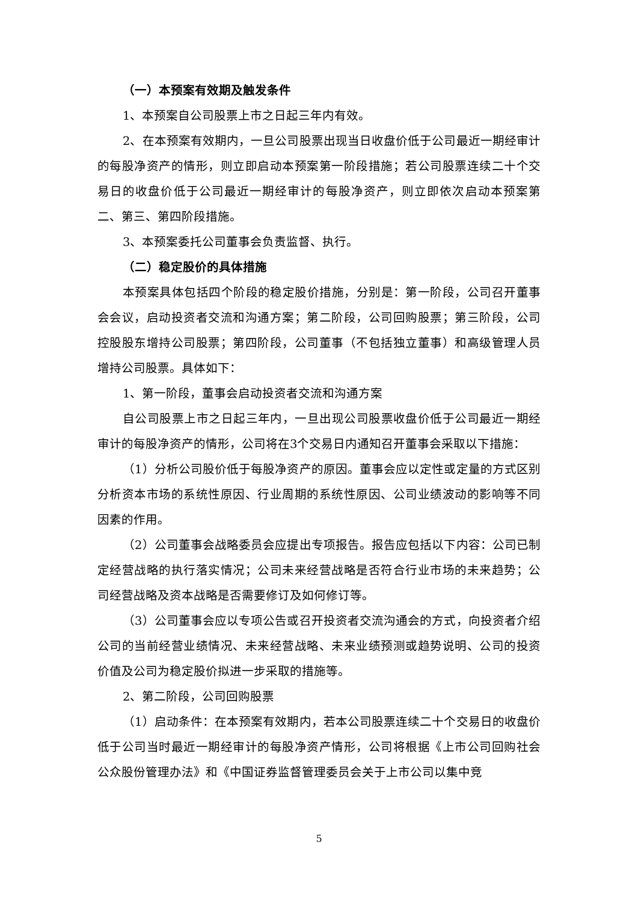（一）本预案有效期及触发条件
1、本预案自公司股票上市之日起三年内有效。
2、在本预案有效期内，一旦公司股票出现当日收盘价低于公司最近一期经审计的每股净资产的情形，则立即启动本预案第一阶段措施；若公司股票连续二十个交易日的收盘价低于公司最近一期经审计的每股净资产，则立即依次启动本预案第二、第三、第四阶段措施。
3、本预案委托公司董事会负责监督、执行。
（二）稳定股价的具体措施
本预案具体包括四个阶段的稳定股价措施，分别是：第一阶段，公司召开董事会会议，启动投资者交流和沟通方案；第二阶段，公司回购股票；第三阶段，公司控股股东增持公司股票；第四阶段，公司董事（不包括独立董事）和高级管理人员增持公司股票。具体如下：
1、第一阶段，董事会启动投资者交流和沟通方案
自公司股票上市之日起三年内，一旦出现公司股票收盘价低于公司最近一期经审计的每股净资产的情形，公司将在3个交易日内通知召开董事会采取以下措施：
（1）分析公司股价低于每股净资产的原因。董事会应以定性或定量的方式区别分析资本市场的系统性原因、行业周期的系统性原因、公司业绩波动的影响等不同因素的作用。
（2）公司董事会战略委员会应提出专项报告。报告应包括以下内容：公司已制定经营战略的执行落实情况；公司未来经营战略是否符合行业市场的未来趋势；公司经营战略及资本战略是否需要修订及如何修订等。
（3）公司董事会应以专项公告或召开投资者交流沟通会的方式，向投资者介绍公司的当前经营业绩情况、未来经营战略、未来业绩预测或趋势说明、公司的投资价值及公司为稳定股价拟进一步采取的措施等。
2、第二阶段，公司回购股票
（1）启动条件：在本预案有效期内，若本公司股票连续二十个交易日的收盘价低于公司当时最近一期经审计的每股净资产情形，公司将根据《上市公司回购社会公众股份管理办法》和《中国证券监督管理委员会关于上市公司以集中竞
5